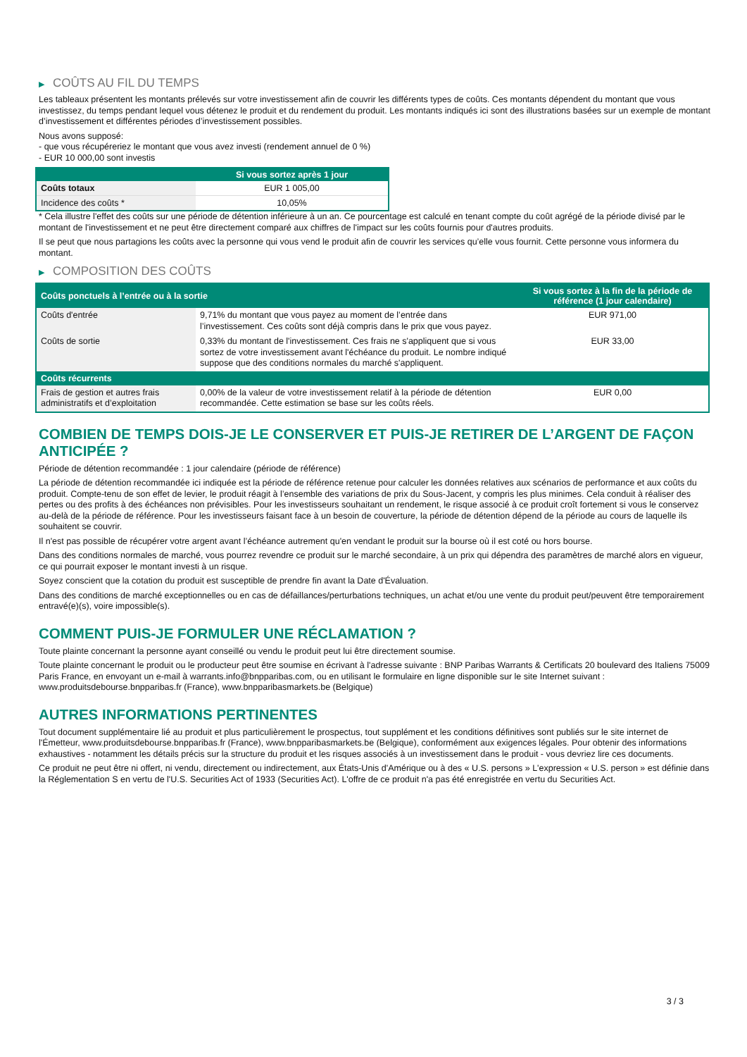▶ COÛTS AU FIL DU TEMPS
Les tableaux présentent les montants prélevés sur votre investissement afin de couvrir les différents types de coûts. Ces montants dépendent du montant que vous investissez, du temps pendant lequel vous détenez le produit et du rendement du produit. Les montants indiqués ici sont des illustrations basées sur un exemple de montant d’investissement et différentes périodes d’investissement possibles.
Nous avons supposé:
- que vous récupéreriez le montant que vous avez investi (rendement annuel de 0 %)
- EUR 10 000,00 sont investis
| | Si vous sortez après 1 jour |
| --- | --- |
| Coûts totaux | EUR 1 005,00 |
| Incidence des coûts * | 10,05% |
* Cela illustre l'effet des coûts sur une période de détention inférieure à un an. Ce pourcentage est calculé en tenant compte du coût agrégé de la période divisé par le montant de l'investissement et ne peut être directement comparé aux chiffres de l'impact sur les coûts fournis pour d'autres produits.
Il se peut que nous partagions les coûts avec la personne qui vous vend le produit afin de couvrir les services qu’elle vous fournit. Cette personne vous informera du montant.
▶ COMPOSITION DES COÛTS
| Coûts ponctuels à l’entrée ou à la sortie | | Si vous sortez à la fin de la période de référence (1 jour calendaire) |
| --- | --- | --- |
| Coûts d'entrée | 9,71% du montant que vous payez au moment de l’entrée dans l’investissement. Ces coûts sont déjà compris dans le prix que vous payez. | EUR 971,00 |
| Coûts de sortie | 0,33% du montant de l'investissement. Ces frais ne s'appliquent que si vous sortez de votre investissement avant l'échéance du produit. Le nombre indiqué suppose que des conditions normales du marché s'appliquent. | EUR 33,00 |
| Coûts récurrents | | |
| Frais de gestion et autres frais administratifs et d’exploitation | 0,00% de la valeur de votre investissement relatif à la période de détention recommandée. Cette estimation se base sur les coûts réels. | EUR 0,00 |
COMBIEN DE TEMPS DOIS-JE LE CONSERVER ET PUIS-JE RETIRER DE L’ARGENT DE FAÇON ANTICIPÉE ?
Période de détention recommandée : 1 jour calendaire (période de référence)
La période de détention recommandée ici indiquée est la période de référence retenue pour calculer les données relatives aux scénarios de performance et aux coûts du produit. Compte-tenu de son effet de levier, le produit réagit à l’ensemble des variations de prix du Sous-Jacent, y compris les plus minimes. Cela conduit à réaliser des pertes ou des profits à des échéances non prévisibles. Pour les investisseurs souhaitant un rendement, le risque associé à ce produit croît fortement si vous le conservez au-delà de la période de référence. Pour les investisseurs faisant face à un besoin de couverture, la période de détention dépend de la période au cours de laquelle ils souhaitent se couvrir.
Il n'est pas possible de récupérer votre argent avant l’échéance autrement qu'en vendant le produit sur la bourse où il est coté ou hors bourse.
Dans des conditions normales de marché, vous pourrez revendre ce produit sur le marché secondaire, à un prix qui dépendra des paramètres de marché alors en vigueur, ce qui pourrait exposer le montant investi à un risque.
Soyez conscient que la cotation du produit est susceptible de prendre fin avant la Date d'Évaluation.
Dans des conditions de marché exceptionnelles ou en cas de défaillances/perturbations techniques, un achat et/ou une vente du produit peut/peuvent être temporairement entravé(e)(s), voire impossible(s).
COMMENT PUIS-JE FORMULER UNE RÉCLAMATION ?
Toute plainte concernant la personne ayant conseillé ou vendu le produit peut lui être directement soumise.
Toute plainte concernant le produit ou le producteur peut être soumise en écrivant à l'adresse suivante : BNP Paribas Warrants & Certificats 20 boulevard des Italiens 75009 Paris France, en envoyant un e-mail à warrants.info@bnpparibas.com, ou en utilisant le formulaire en ligne disponible sur le site Internet suivant : www.produitsdebourse.bnpparibas.fr (France), www.bnpparibasmarkets.be (Belgique)
AUTRES INFORMATIONS PERTINENTES
Tout document supplémentaire lié au produit et plus particulièrement le prospectus, tout supplément et les conditions définitives sont publiés sur le site internet de l'Émetteur, www.produitsdebourse.bnpparibas.fr (France), www.bnpparibasmarkets.be (Belgique), conformément aux exigences légales. Pour obtenir des informations exhaustives - notamment les détails précis sur la structure du produit et les risques associés à un investissement dans le produit - vous devriez lire ces documents.
Ce produit ne peut être ni offert, ni vendu, directement ou indirectement, aux États-Unis d'Amérique ou à des « U.S. persons » L'expression « U.S. person » est définie dans la Réglementation S en vertu de l'U.S. Securities Act of 1933 (Securities Act). L'offre de ce produit n'a pas été enregistrée en vertu du Securities Act.
3 / 3